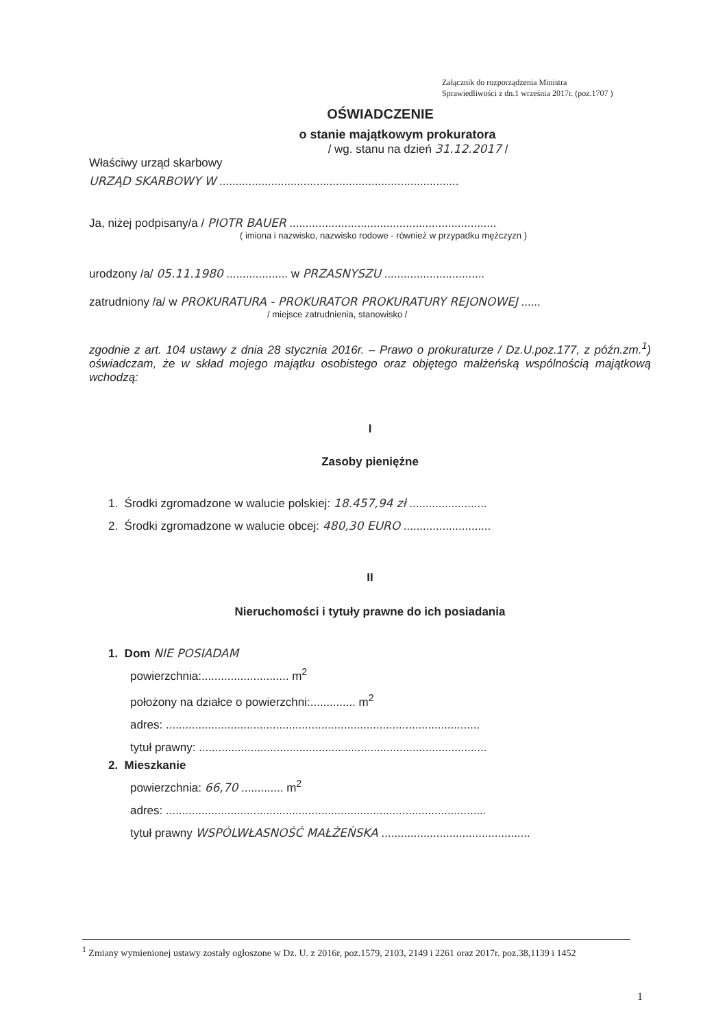Załącznik do rozporządzenia Ministra
Sprawiedliwości z dn.1 września 2017r. (poz.1707 )
OŚWIADCZENIE
o stanie majątkowym prokuratora
/ wg. stanu na dzień 31.12.2017 /
Właściwy urząd skarbowy
URZĄD SKARBOWY W ..........................................................................
Ja, niżej podpisany/a / PIOTR BAUER ................................................................
( imiona i nazwisko, nazwisko rodowe - również w przypadku mężczyzn )
urodzony /a/ 05.11.1980 ................... w PRZASNYSZU ...............................
zatrudniony /a/ w PROKURATURA - PROKURATOR PROKURATURY REJONOWEJ ......
/ miejsce zatrudnienia, stanowisko /
zgodnie z art. 104 ustawy z dnia 28 stycznia 2016r. – Prawo o prokuraturze / Dz.U.poz.177, z późn.zm.<sup>1</sup>) oświadczam, że w skład mojego majątku osobistego oraz objętego małżeńską wspólnością majątkową wchodzą:
I
Zasoby pieniężne
1. Środki zgromadzone w walucie polskiej: 18.457,94 zł ........................
2. Środki zgromadzone w walucie obcej: 480,30 EURO ...........................
II
Nieruchomości i tytuły prawne do ich posiadania
1. Dom NIE POSIADAM
powierzchnia:........................... m<sup>2</sup>
położony na działce o powierzchni:.............. m<sup>2</sup>
adres: .................................................................................................
tytuł prawny: .........................................................................................
2. Mieszkanie
powierzchnia: 66,70 ............. m<sup>2</sup>
adres: ...................................................................................................
tytuł prawny WSPÓLWŁASNOŚĆ MAŁŻEŃSKA ..............................................
<sup>1</sup> Zmiany wymienionej ustawy zostały ogłoszone w Dz. U. z 2016r, poz.1579, 2103, 2149 i 2261 oraz 2017r. poz.38,1139 i 1452
1